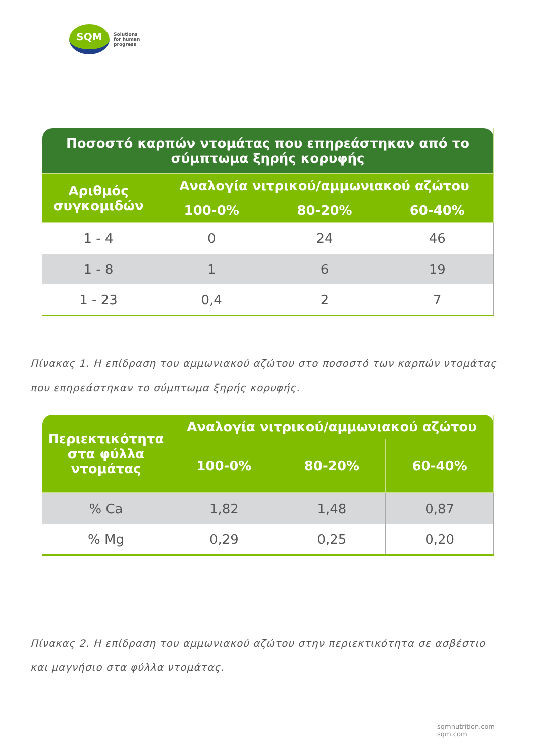SQM
Solutions
for human
progress
| Ποσοστό καρπών ντομάτας που επηρεάστηκαν από το σύμπτωμα ξηρής κορυφής | | | |
| --- | --- | --- | --- |
| Αριθμός συγκομιδών | Αναλογία νιτρικού/αμμωνιακού αζώτου | | |
| | 100-0% | 80-20% | 60-40% |
| 1 - 4 | 0 | 24 | 46 |
| 1 - 8 | 1 | 6 | 19 |
| 1 - 23 | 0,4 | 2 | 7 |
Πίνακας 1. Η επίδραση του αμμωνιακού αζώτου στο ποσοστό των καρπών ντομάτας που επηρεάστηκαν το σύμπτωμα ξηρής κορυφής.
| Περιεκτικότητα στα φύλλα ντομάτας | Αναλογία νιτρικού/αμμωνιακού αζώτου | | |
| --- | --- | --- | --- |
| | 100-0% | 80-20% | 60-40% |
| % Ca | 1,82 | 1,48 | 0,87 |
| % Mg | 0,29 | 0,25 | 0,20 |
Πίνακας 2. Η επίδραση του αμμωνιακού αζώτου στην περιεκτικότητα σε ασβέστιο και μαγνήσιο στα φύλλα ντομάτας.
sqmnutrition.com sqm.com